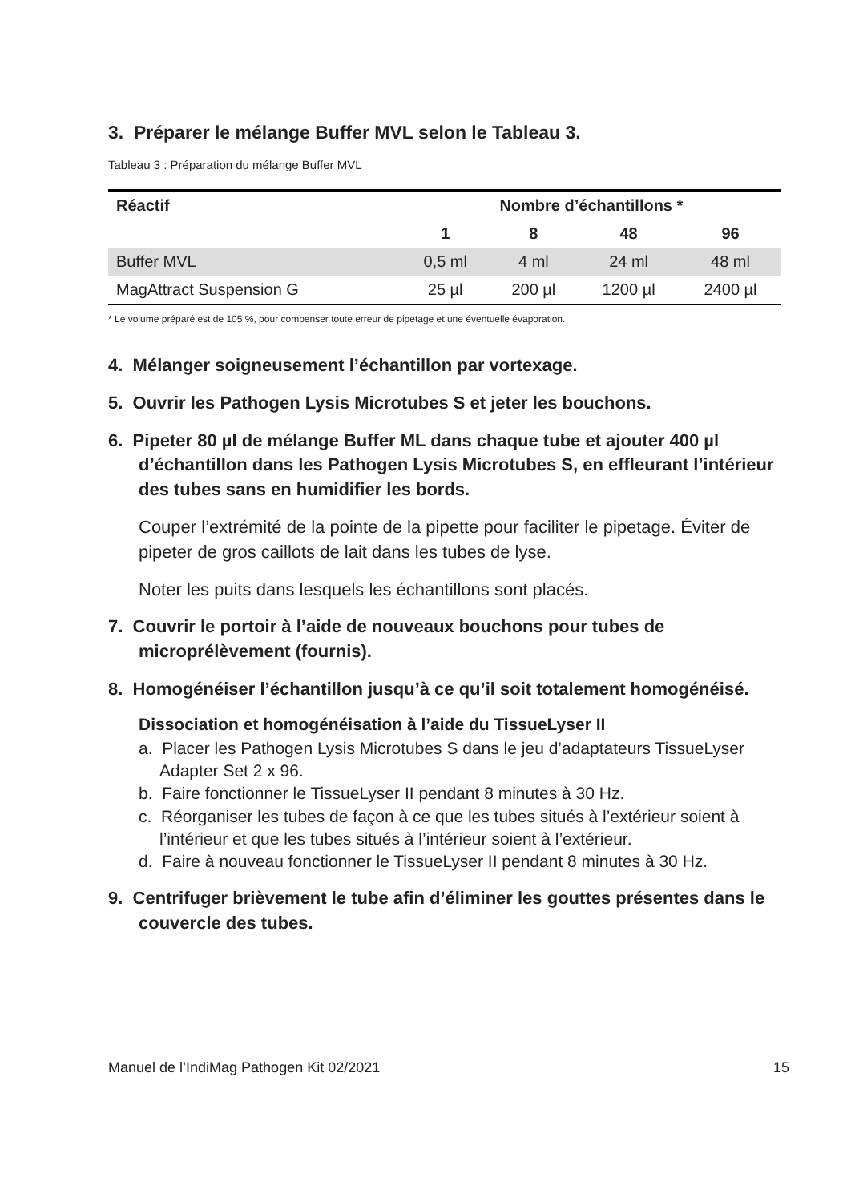3. Préparer le mélange Buffer MVL selon le Tableau 3.
Tableau 3 : Préparation du mélange Buffer MVL
| Réactif | Nombre d’échantillons * | | | |
| --- | --- | --- | --- | --- |
| | 1 | 8 | 48 | 96 |
| Buffer MVL | 0,5 ml | 4 ml | 24 ml | 48 ml |
| MagAttract Suspension G | 25 µl | 200 µl | 1200 µl | 2400 µl |
* Le volume préparé est de 105 %, pour compenser toute erreur de pipetage et une éventuelle évaporation.
4. Mélanger soigneusement l’échantillon par vortexage.
5. Ouvrir les Pathogen Lysis Microtubes S et jeter les bouchons.
6. Pipeter 80 µl de mélange Buffer ML dans chaque tube et ajouter 400 µl d’échantillon dans les Pathogen Lysis Microtubes S, en effleurant l’intérieur des tubes sans en humidifier les bords.
Couper l’extrémité de la pointe de la pipette pour faciliter le pipetage. Éviter de pipeter de gros caillots de lait dans les tubes de lyse.
Noter les puits dans lesquels les échantillons sont placés.
7. Couvrir le portoir à l’aide de nouveaux bouchons pour tubes de microprélèvement (fournis).
8. Homogénéiser l’échantillon jusqu’à ce qu’il soit totalement homogénéisé.
Dissociation et homogénéisation à l’aide du TissueLyser II
a. Placer les Pathogen Lysis Microtubes S dans le jeu d’adaptateurs TissueLyser Adapter Set 2 x 96.
b. Faire fonctionner le TissueLyser II pendant 8 minutes à 30 Hz.
c. Réorganiser les tubes de façon à ce que les tubes situés à l’extérieur soient à l’intérieur et que les tubes situés à l’intérieur soient à l’extérieur.
d. Faire à nouveau fonctionner le TissueLyser II pendant 8 minutes à 30 Hz.
9. Centrifuger brièvement le tube afin d’éliminer les gouttes présentes dans le couvercle des tubes.
Manuel de l’IndiMag Pathogen Kit 02/2021 15